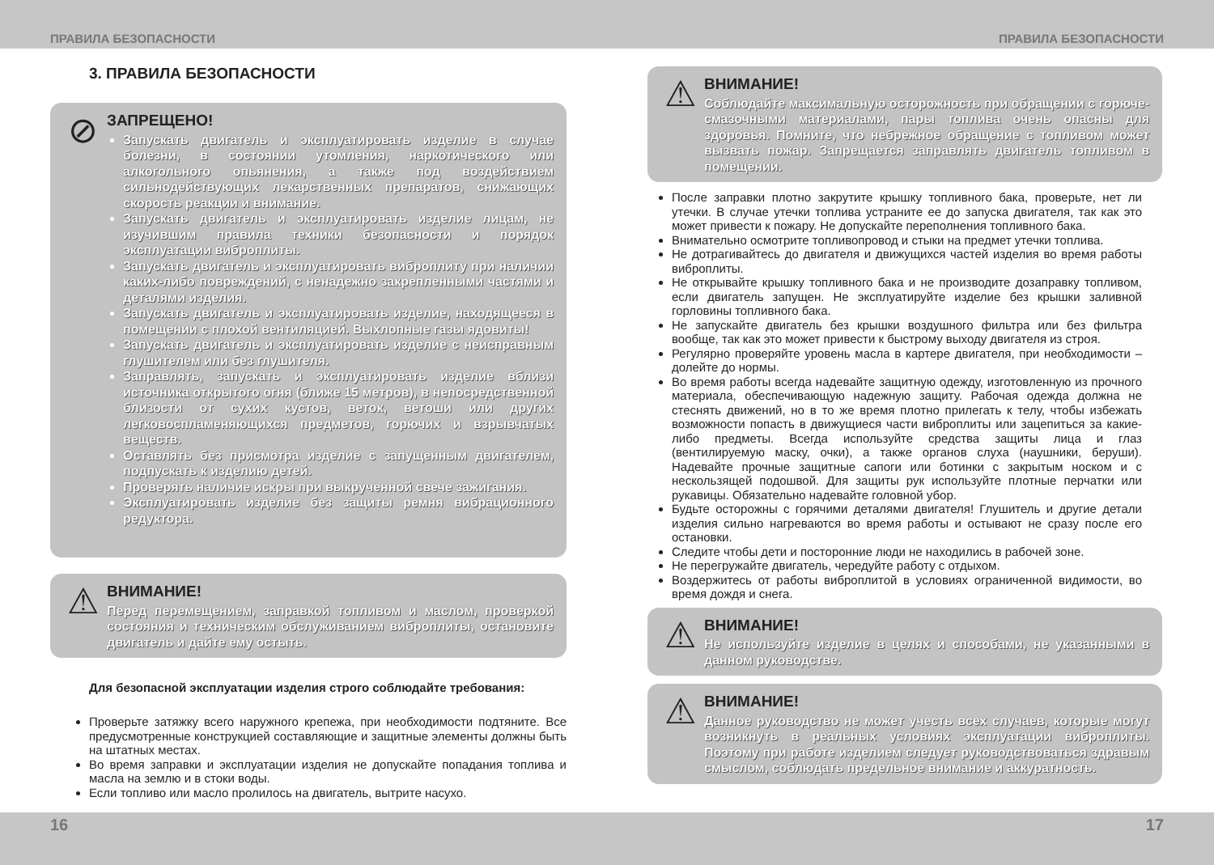ПРАВИЛА БЕЗОПАСНОСТИ ПРАВИЛА БЕЗОПАСНОСТИ
3. ПРАВИЛА БЕЗОПАСНОСТИ
⊘
ЗАПРЕЩЕНО!
Запускать двигатель и эксплуатировать изделие в случае болезни, в состоянии утомления, наркотического или алкогольного опьянения, а также под воздействием сильнодействующих лекарственных препаратов, снижающих скорость реакции и внимание.
Запускать двигатель и эксплуатировать изделие лицам, не изучившим правила техники безопасности и порядок эксплуатации виброплиты.
Запускать двигатель и эксплуатировать виброплиту при наличии каких-либо повреждений, с ненадежно закрепленными частями и деталями изделия.
Запускать двигатель и эксплуатировать изделие, находящееся в помещении с плохой вентиляцией. Выхлопные газы ядовиты!
Запускать двигатель и эксплуатировать изделие с неисправным глушителем или без глушителя.
Заправлять, запускать и эксплуатировать изделие вблизи источника открытого огня (ближе 15 метров), в непосредственной близости от сухих кустов, веток, ветоши или других легковоспламеняющихся предметов, горючих и взрывчатых веществ.
Оставлять без присмотра изделие с запущенным двигателем, подпускать к изделию детей.
Проверять наличие искры при выкрученной свече зажигания.
Эксплуатировать изделие без защиты ремня вибрационного редуктора.
⚠
ВНИМАНИЕ!
Перед перемещением, заправкой топливом и маслом, проверкой состояния и техническим обслуживанием виброплиты, остановите двигатель и дайте ему остыть.
Для безопасной эксплуатации изделия строго соблюдайте требования:
Проверьте затяжку всего наружного крепежа, при необходимости подтяните. Все предусмотренные конструкцией составляющие и защитные элементы должны быть на штатных местах.
Во время заправки и эксплуатации изделия не допускайте попадания топлива и масла на землю и в стоки воды.
Если топливо или масло пролилось на двигатель, вытрите насухо.
⚠
ВНИМАНИЕ!
Соблюдайте максимальную осторожность при обращении с горюче-смазочными материалами, пары топлива очень опасны для здоровья. Помните, что небрежное обращение с топливом может вызвать пожар. Запрещается заправлять двигатель топливом в помещении.
После заправки плотно закрутите крышку топливного бака, проверьте, нет ли утечки. В случае утечки топлива устраните ее до запуска двигателя, так как это может привести к пожару. Не допускайте переполнения топливного бака.
Внимательно осмотрите топливопровод и стыки на предмет утечки топлива.
Не дотрагивайтесь до двигателя и движущихся частей изделия во время работы виброплиты.
Не открывайте крышку топливного бака и не производите дозаправку топливом, если двигатель запущен. Не эксплуатируйте изделие без крышки заливной горловины топливного бака.
Не запускайте двигатель без крышки воздушного фильтра или без фильтра вообще, так как это может привести к быстрому выходу двигателя из строя.
Регулярно проверяйте уровень масла в картере двигателя, при необходимости – долейте до нормы.
Во время работы всегда надевайте защитную одежду, изготовленную из прочного материала, обеспечивающую надежную защиту. Рабочая одежда должна не стеснять движений, но в то же время плотно прилегать к телу, чтобы избежать возможности попасть в движущиеся части виброплиты или зацепиться за какие-либо предметы. Всегда используйте средства защиты лица и глаз (вентилируемую маску, очки), а также органов слуха (наушники, беруши). Надевайте прочные защитные сапоги или ботинки с закрытым носком и с нескользящей подошвой. Для защиты рук используйте плотные перчатки или рукавицы. Обязательно надевайте головной убор.
Будьте осторожны с горячими деталями двигателя! Глушитель и другие детали изделия сильно нагреваются во время работы и остывают не сразу после его остановки.
Следите чтобы дети и посторонние люди не находились в рабочей зоне.
Не перегружайте двигатель, чередуйте работу с отдыхом.
Воздержитесь от работы виброплитой в условиях ограниченной видимости, во время дождя и снега.
⚠
ВНИМАНИЕ!
Не используйте изделие в целях и способами, не указанными в данном руководстве.
⚠
ВНИМАНИЕ!
Данное руководство не может учесть всех случаев, которые могут возникнуть в реальных условиях эксплуатации виброплиты. Поэтому при работе изделием следует руководствоваться здравым смыслом, соблюдать предельное внимание и аккуратность.
16 17